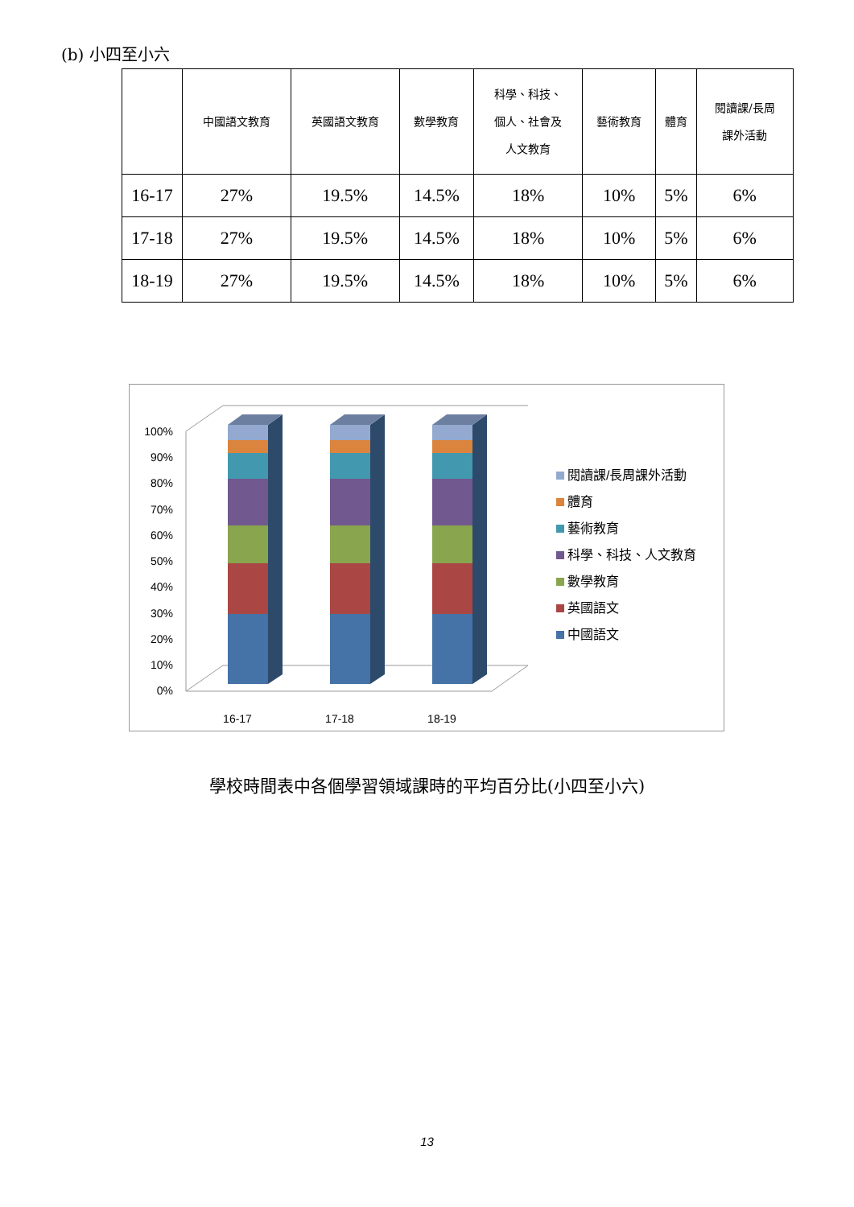(b) 小四至小六
| | 中國語文教育 | 英國語文教育 | 數學教育 | 科學、科技、 個人、社會及 人文教育 | 藝術教育 | 體育 | 閱讀課/長周 課外活動 |
| --- | --- | --- | --- | --- | --- | --- | --- |
| 16-17 | 27% | 19.5% | 14.5% | 18% | 10% | 5% | 6% |
| 17-18 | 27% | 19.5% | 14.5% | 18% | 10% | 5% | 6% |
| 18-19 | 27% | 19.5% | 14.5% | 18% | 10% | 5% | 6% |
0%
10%
20%
30%
40%
50%
60%
70%
80%
90%
100%
16-17
17-18
18-19
閱讀課/長周課外活動
體育
藝術教育
科學、科技、人文教育
數學教育
英國語文
中國語文
學校時間表中各個學習領域課時的平均百分比(小四至小六)
13